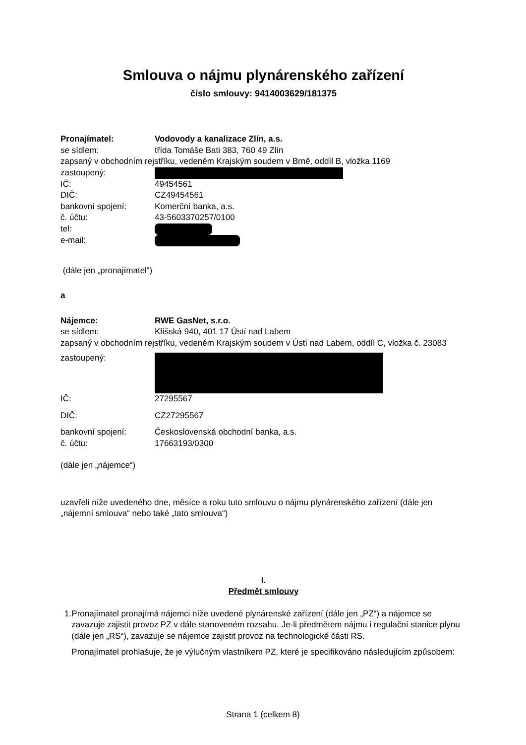Smlouva o nájmu plynárenského zařízení
číslo smlouvy: 9414003629/181375
Pronajímatel: Vodovody a kanalizace Zlín, a.s.
se sídlem: třída Tomáše Bati 383, 760 49 Zlín
zapsaný v obchodním rejstříku, vedeném Krajským soudem v Brně, oddíl B, vložka 1169
zastoupený:
IČ: 49454561
DIČ: CZ49454561
bankovní spojení: Komerční banka, a.s.
č. účtu: 43-5603370257/0100
tel:
e-mail:
(dále jen „pronajímatel“)
a
Nájemce: RWE GasNet, s.r.o.
se sídlem: Klíšská 940, 401 17 Ústí nad Labem
zapsaný v obchodním rejstříku, vedeném Krajským soudem v Ústí nad Labem, oddíl C, vložka č. 23083
zastoupený:
IČ: 27295567
DIČ: CZ27295567
bankovní spojení: Československá obchodní banka, a.s.
č. účtu: 17663193/0300
(dále jen „nájemce“)
uzavřeli níže uvedeného dne, měsíce a roku tuto smlouvu o nájmu plynárenského zařízení (dále jen „nájemní smlouva“ nebo také „tato smlouva“)
I.
Předmět smlouvy
1. Pronajímatel pronajímá nájemci níže uvedené plynárenské zařízení (dále jen „PZ“) a nájemce se zavazuje zajistit provoz PZ v dále stanoveném rozsahu. Je-li předmětem nájmu i regulační stanice plynu (dále jen „RS“), zavazuje se nájemce zajistit provoz na technologické části RS.
Pronajímatel prohlašuje, že je výlučným vlastníkem PZ, které je specifikováno následujícím způsobem:
Strana 1 (celkem 8)